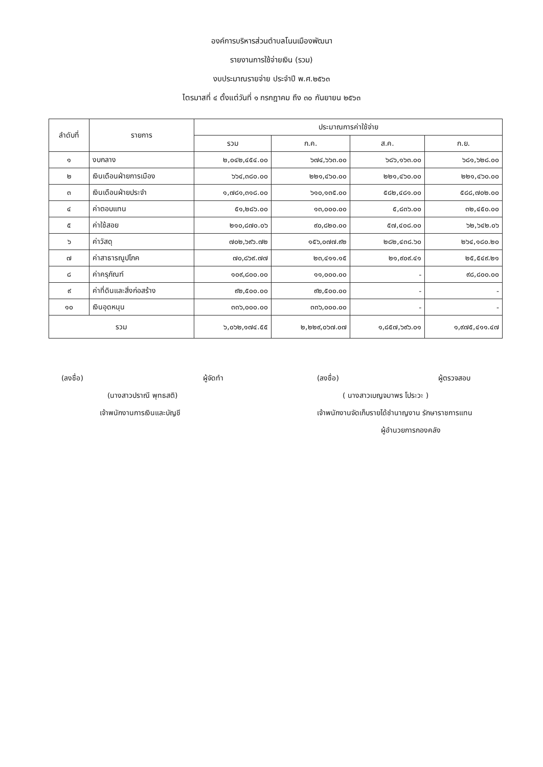องค์การบริหารส่วนตำบลโนนเมืองพัฒนา
รายงานการใช้จ่ายเงิน (รวม)
งบประมาณรายจ่าย ประจำปี พ.ศ.๒๕๖๓
ไตรมาสที่ ๔ ตั้งแต่วันที่ ๑ กรกฎาคม ถึง ๓๐ กันยายน ๒๕๖๓
| ลำดับที่ | รายการ | ประมาณการค่าใช้จ่าย | | | |
| --- | --- | --- | --- | --- | --- |
| | | รวม | ก.ค. | ส.ค. | ก.ย. |
| ๑ | งบกลาง | ๒,๐๔๒,๔๕๔.๐๐ | ๖๗๔,๖๖๓.๐๐ | ๖๘๖,๑๖๓.๐๐ | ๖๘๑,๖๒๘.๐๐ |
| ๒ | เงินเดือนฝ่ายการเมือง | ๖๖๔,๓๘๐.๐๐ | ๒๒๑,๔๖๐.๐๐ | ๒๒๑,๔๖๐.๐๐ | ๒๒๑,๔๖๐.๐๐ |
| ๓ | เงินเดือนฝ่ายประจำ | ๑,๗๘๑,๓๑๘.๐๐ | ๖๑๐,๑๓๕.๐๐ | ๕๘๒,๔๘๑.๐๐ | ๕๘๘,๗๐๒.๐๐ |
| ๔ | ค่าตอบแทน | ๕๑,๒๘๖.๐๐ | ๑๓,๐๐๐.๐๐ | ๕,๘๓๖.๐๐ | ๓๒,๔๕๐.๐๐ |
| ๕ | ค่าใช้สอย | ๒๑๐,๘๗๐.๐๖ | ๙๐,๘๒๐.๐๐ | ๕๗,๔๐๘.๐๐ | ๖๒,๖๔๒.๐๖ |
| ๖ | ค่าวัสดุ | ๗๐๒,๖๙๖.๗๒ | ๑๕๖,๐๗๗.๙๒ | ๒๘๒,๔๓๘.๖๐ | ๒๖๔,๑๘๐.๒๐ |
| ๗ | ค่าสาธารณูปโภค | ๗๐,๘๖๙.๗๗ | ๒๓,๔๑๑.๑๕ | ๒๑,๙๐๙.๔๑ | ๒๕,๕๔๙.๒๑ |
| ๘ | ค่าครุภัณฑ์ | ๑๐๙,๘๐๐.๐๐ | ๑๑,๐๐๐.๐๐ | - | ๙๘,๘๐๐.๐๐ |
| ๙ | ค่าที่ดินและสิ่งก่อสร้าง | ๙๒,๕๐๐.๐๐ | ๙๒,๕๐๐.๐๐ | - | - |
| ๑๐ | เงินอุดหนุน | ๓๓๖,๐๐๐.๐๐ | ๓๓๖,๐๐๐.๐๐ | - | - |
| รวม | | ๖,๐๖๒,๑๗๔.๕๕ | ๒,๒๒๙,๐๖๗.๐๗ | ๑,๘๕๗,๖๙๖.๐๑ | ๑,๙๗๕,๔๑๑.๔๗ |
(ลงชื่อ) ผู้จัดทำ
(นางสาวปราณี พุทธสติ)
เจ้าพนักงานการเงินและบัญชี
(ลงชื่อ) ผู้ตรวจสอบ
( นางสาวเบญจมาพร โประวะ )
เจ้าพนักงานจัดเก็บรายได้ชำนาญงาน รักษาราชการแทน
ผู้อำนวยการกองคลัง